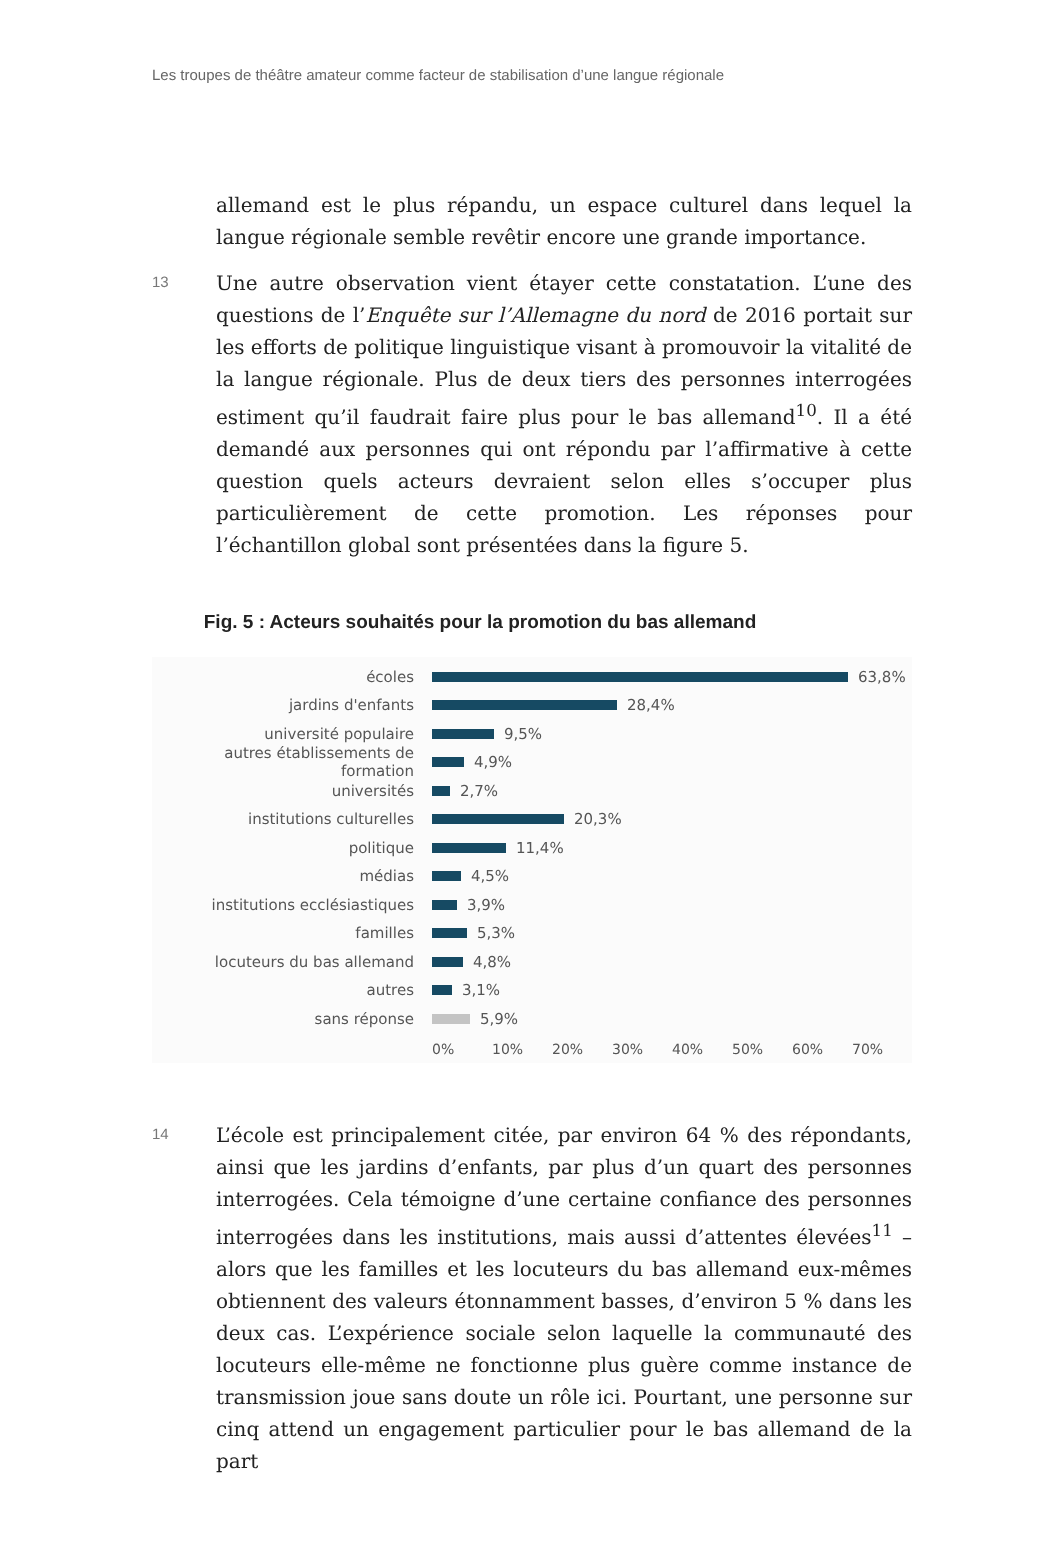Les troupes de théâtre amateur comme facteur de stabilisation d’une langue régionale
allemand est le plus répandu, un espace culturel dans lequel la langue régionale semble revêtir encore une grande importance.
13
Une autre observation vient étayer cette constatation. L’une des questions de l’Enquête sur l’Allemagne du nord de 2016 portait sur les efforts de politique linguistique visant à promouvoir la vitalité de la langue régionale. Plus de deux tiers des personnes interrogées es­timent qu’il faudrait faire plus pour le bas allemand<sup>10</sup>. Il a été deman­dé aux personnes qui ont répondu par l’affirmative à cette question quels acteurs devraient selon elles s’occuper plus particulièrement de cette promotion. Les réponses pour l’échantillon global sont présen­tées dans la figure 5.
Fig. 5 : Acteurs souhaités pour la promotion du bas allemand
écoles 63,8%
jardins d'enfants 28,4%
université populaire 9,5%
autres établissements de formation
4,9%
universités 2,7%
institutions culturelles 20,3%
politique 11,4%
médias 4,5%
institutions ecclésiastiques 3,9%
familles 5,3%
locuteurs du bas allemand 4,8%
autres 3,1%
sans réponse 5,9%
0% 10% 20% 30% 40% 50% 60% 70%
14
L’école est principalement citée, par environ 64 % des répondants, ainsi que les jardins d’enfants, par plus d’un quart des personnes in­terrogées. Cela témoigne d’une certaine confiance des personnes in­terrogées dans les institutions, mais aussi d’attentes élevées<sup>11</sup> – alors que les familles et les locuteurs du bas allemand eux-mêmes ob­tiennent des valeurs étonnamment basses, d’environ 5 % dans les deux cas. L’expérience sociale selon laquelle la communauté des locu­teurs elle-même ne fonctionne plus guère comme instance de trans­mission joue sans doute un rôle ici. Pourtant, une personne sur cinq attend un engagement particulier pour le bas allemand de la part